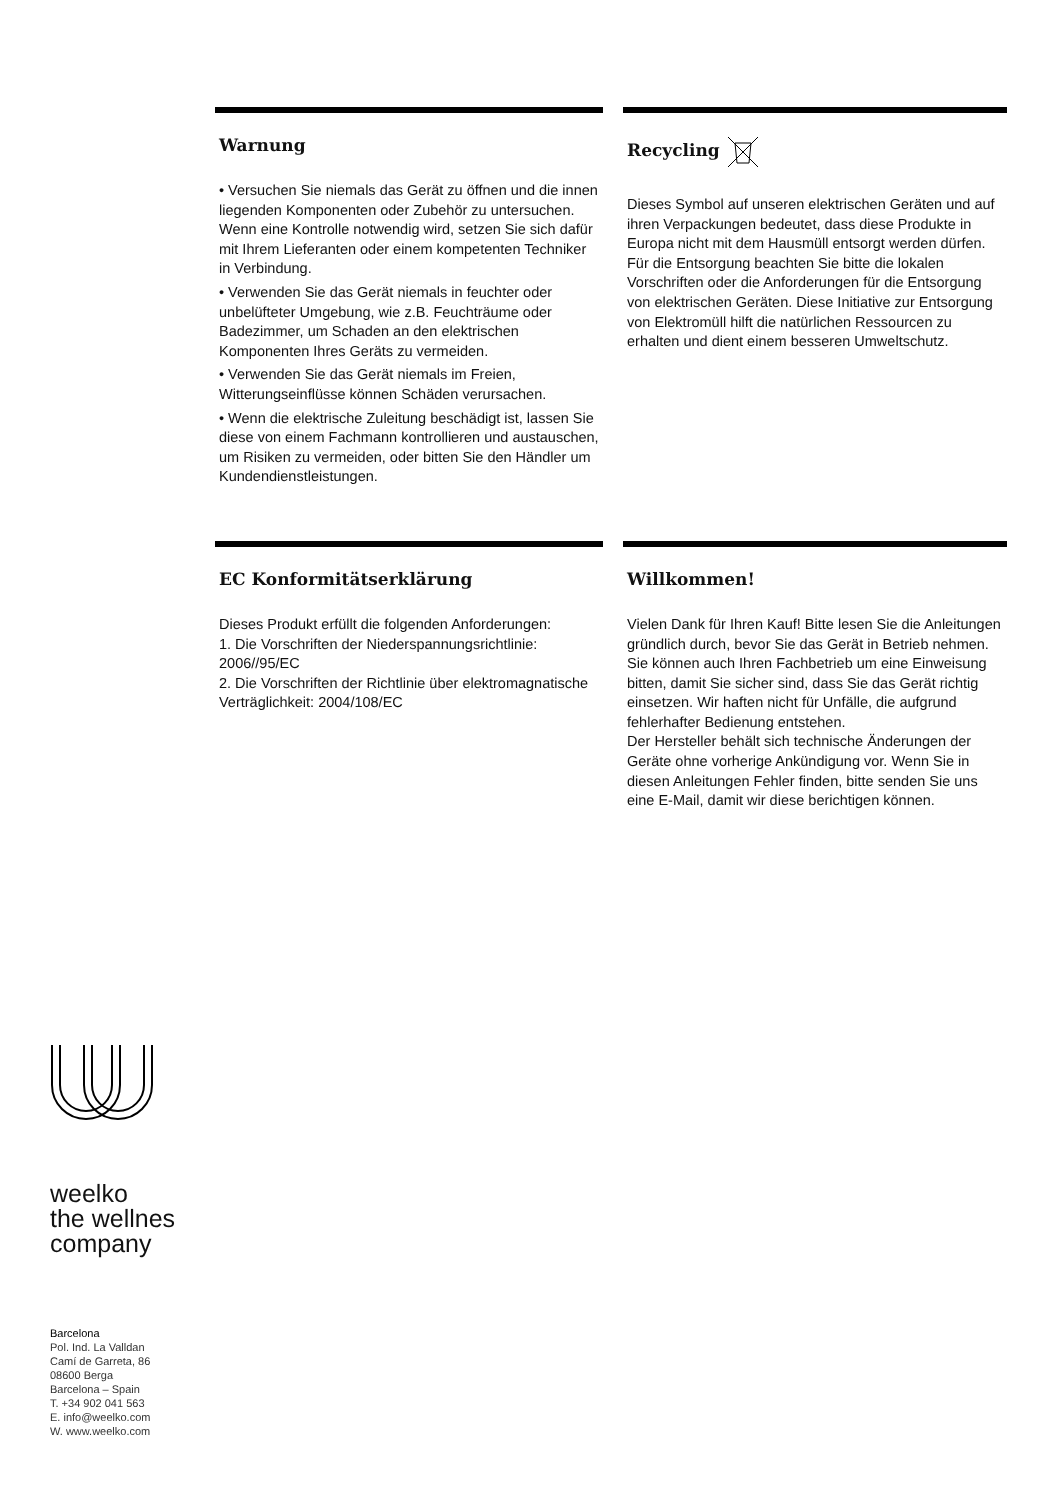Warnung
• Versuchen Sie niemals das Gerät zu öffnen und die innen liegenden Komponenten oder Zubehör zu untersuchen. Wenn eine Kontrolle notwendig wird, setzen Sie sich dafür mit Ihrem Lieferanten oder einem kompetenten Techniker in Verbindung.
• Verwenden Sie das Gerät niemals in feuchter oder unbelüfteter Umgebung, wie z.B. Feuchträume oder Badezimmer, um Schaden an den elektrischen Komponenten Ihres Geräts zu vermeiden.
• Verwenden Sie das Gerät niemals im Freien, Witterungseinflüsse können Schäden verursachen.
• Wenn die elektrische Zuleitung beschädigt ist, lassen Sie diese von einem Fachmann kontrollieren und austauschen, um Risiken zu vermeiden, oder bitten Sie den Händler um Kundendienstleistungen.
Recycling
Dieses Symbol auf unseren elektrischen Geräten und auf ihren Verpackungen bedeutet, dass diese Produkte in Europa nicht mit dem Hausmüll entsorgt werden dürfen. Für die Entsorgung beachten Sie bitte die lokalen Vorschriften oder die Anforderungen für die Entsorgung von elektrischen Geräten. Diese Initiative zur Entsorgung von Elektromüll hilft die natürlichen Ressourcen zu erhalten und dient einem besseren Umweltschutz.
EC Konformitätserklärung
Dieses Produkt erfüllt die folgenden Anforderungen:
1. Die Vorschriften der Niederspannungsrichtlinie: 2006//95/EC
2. Die Vorschriften der Richtlinie über elektromagnatische Verträglichkeit: 2004/108/EC
Willkommen!
Vielen Dank für Ihren Kauf! Bitte lesen Sie die Anleitungen gründlich durch, bevor Sie das Gerät in Betrieb nehmen. Sie können auch Ihren Fachbetrieb um eine Einweisung bitten, damit Sie sicher sind, dass Sie das Gerät richtig einsetzen. Wir haften nicht für Unfälle, die aufgrund fehlerhafter Bedienung entstehen.
Der Hersteller behält sich technische Änderungen der Geräte ohne vorherige Ankündigung vor. Wenn Sie in diesen Anleitungen Fehler finden, bitte senden Sie uns eine E-Mail, damit wir diese berichtigen können.
weelko
the wellnes
company
Barcelona
Pol. Ind. La Valldan
Camí de Garreta, 86
08600 Berga
Barcelona – Spain
T. +34 902 041 563
E. info@weelko.com
W. www.weelko.com